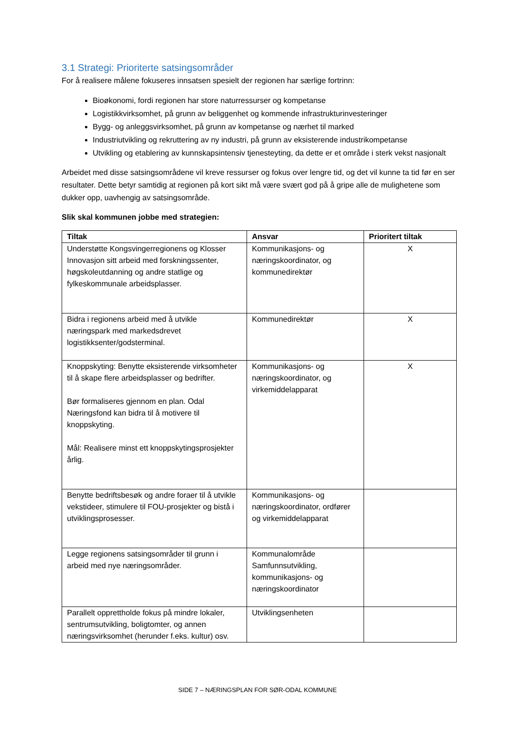3.1 Strategi: Prioriterte satsingsområder
For å realisere målene fokuseres innsatsen spesielt der regionen har særlige fortrinn:
Bioøkonomi, fordi regionen har store naturressurser og kompetanse
Logistikkvirksomhet, på grunn av beliggenhet og kommende infrastrukturinvesteringer
Bygg- og anleggsvirksomhet, på grunn av kompetanse og nærhet til marked
Industriutvikling og rekruttering av ny industri, på grunn av eksisterende industrikompetanse
Utvikling og etablering av kunnskapsintensiv tjenesteyting, da dette er et område i sterk vekst nasjonalt
Arbeidet med disse satsingsområdene vil kreve ressurser og fokus over lengre tid, og det vil kunne ta tid før en ser resultater. Dette betyr samtidig at regionen på kort sikt må være svært god på å gripe alle de mulighetene som dukker opp, uavhengig av satsingsområde.
Slik skal kommunen jobbe med strategien:
| Tiltak | Ansvar | Prioritert tiltak |
| --- | --- | --- |
| Understøtte Kongsvingerregionens og Klosser Innovasjon sitt arbeid med forskningssenter, høgskoleutdanning og andre statlige og fylkeskommunale arbeidsplasser. | Kommunikasjons- og næringskoordinator, og kommunedirektør | X |
| Bidra i regionens arbeid med å utvikle næringspark med markedsdrevet logistikksenter/godsterminal. | Kommunedirektør | X |
| Knoppskyting: Benytte eksisterende virksomheter til å skape flere arbeidsplasser og bedrifter. Bør formaliseres gjennom en plan. Odal Næringsfond kan bidra til å motivere til knoppskyting. Mål: Realisere minst ett knoppskytingsprosjekter årlig. | Kommunikasjons- og næringskoordinator, og virkemiddelapparat | X |
| Benytte bedriftsbesøk og andre foraer til å utvikle vekstideer, stimulere til FOU-prosjekter og bistå i utviklingsprosesser. | Kommunikasjons- og næringskoordinator, ordfører og virkemiddelapparat | |
| Legge regionens satsingsområder til grunn i arbeid med nye næringsområder. | Kommunalområde Samfunnsutvikling, kommunikasjons- og næringskoordinator | |
| Parallelt opprettholde fokus på mindre lokaler, sentrumsutvikling, boligtomter, og annen næringsvirksomhet (herunder f.eks. kultur) osv. | Utviklingsenheten | |
SIDE 7 – NÆRINGSPLAN FOR SØR-ODAL KOMMUNE